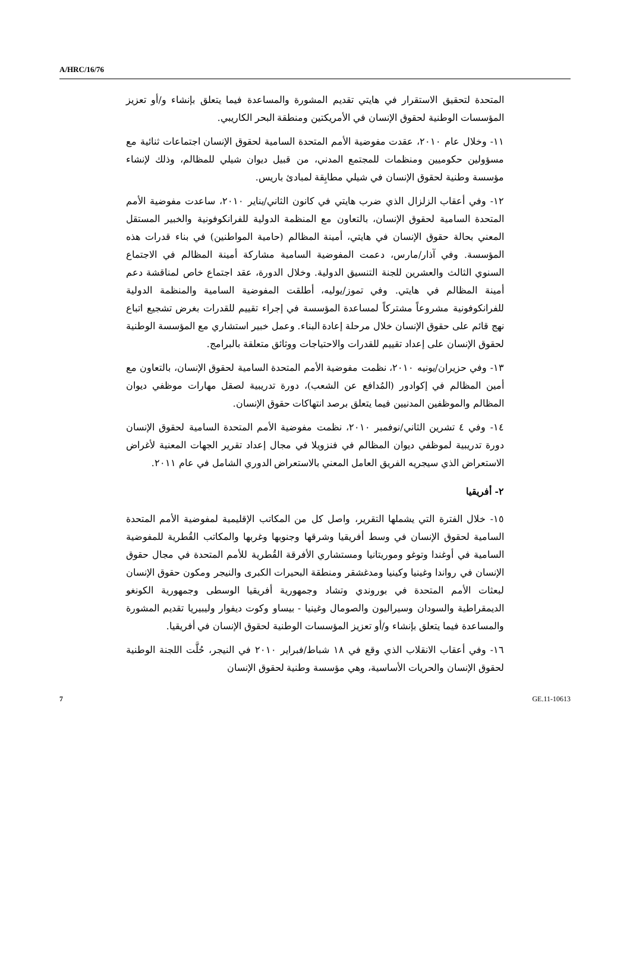A/HRC/16/76
المتحدة لتحقيق الاستقرار في هايتي تقديم المشورة والمساعدة فيما يتعلق بإنشاء و/أو تعزيز المؤسسات الوطنية لحقوق الإنسان في الأمريكتين ومنطقة البحر الكاريبي.
١١- وخلال عام ٢٠١٠، عقدت مفوضية الأمم المتحدة السامية لحقوق الإنسان اجتماعات ثنائية مع مسؤولين حكوميين ومنظمات للمجتمع المدني، من قبيل ديوان شيلي للمظالم، وذلك لإنشاء مؤسسة وطنية لحقوق الإنسان في شيلي مطابِقة لمبادئ باريس.
١٢- وفي أعقاب الزلزال الذي ضرب هايتي في كانون الثاني/يناير ٢٠١٠، ساعدت مفوضية الأمم المتحدة السامية لحقوق الإنسان، بالتعاون مع المنظمة الدولية للفرانكوفونية والخبير المستقل المعني بحالة حقوق الإنسان في هايتي، أمينة المظالم (حامية المواطنين) في بناء قدرات هذه المؤسسة. وفي آذار/مارس، دعمت المفوضية السامية مشاركة أمينة المظالم في الاجتماع السنوي الثالث والعشرين للجنة التنسيق الدولية. وخلال الدورة، عقد اجتماع خاص لمناقشة دعم أمينة المظالم في هايتي. وفي تموز/يوليه، أطلقت المفوضية السامية والمنظمة الدولية للفرانكوفونية مشروعاً مشتركاً لمساعدة المؤسسة في إجراء تقييم للقدرات بغرض تشجيع اتباع نهج قائم على حقوق الإنسان خلال مرحلة إعادة البناء. وعمل خبير استشاري مع المؤسسة الوطنية لحقوق الإنسان على إعداد تقييم للقدرات والاحتياجات ووثائق متعلقة بالبرامج.
١٣- وفي حزيران/يونيه ٢٠١٠، نظمت مفوضية الأمم المتحدة السامية لحقوق الإنسان، بالتعاون مع أمين المظالم في إكوادور (المُدافع عن الشعب)، دورة تدريبية لصقل مهارات موظفي ديوان المظالم والموظفين المدنيين فيما يتعلق برصد انتهاكات حقوق الإنسان.
١٤- وفي ٤ تشرين الثاني/نوفمبر ٢٠١٠، نظمت مفوضية الأمم المتحدة السامية لحقوق الإنسان دورة تدريبية لموظفي ديوان المظالم في فنزويلا في مجال إعداد تقرير الجهات المعنية لأغراض الاستعراض الذي سيجريه الفريق العامل المعني بالاستعراض الدوري الشامل في عام ٢٠١١.
٢- أفريقيا
١٥- خلال الفترة التي يشملها التقرير، واصل كل من المكاتب الإقليمية لمفوضية الأمم المتحدة السامية لحقوق الإنسان في وسط أفريقيا وشرقها وجنوبها وغربها والمكاتب القُطرية للمفوضية السامية في أوغندا وتوغو وموريتانيا ومستشاري الأفرقة القُطرية للأمم المتحدة في مجال حقوق الإنسان في رواندا وغينيا وكينيا ومدغشقر ومنطقة البحيرات الكبرى والنيجر ومكون حقوق الإنسان لبعثات الأمم المتحدة في بوروندي وتشاد وجمهورية أفريقيا الوسطى وجمهورية الكونغو الديمقراطية والسودان وسيراليون والصومال وغينيا - بيساو وكوت ديفوار وليبيريا تقديم المشورة والمساعدة فيما يتعلق بإنشاء و/أو تعزيز المؤسسات الوطنية لحقوق الإنسان في أفريقيا.
١٦- وفي أعقاب الانقلاب الذي وقع في ١٨ شباط/فبراير ٢٠١٠ في النيجر، حُلَّت اللجنة الوطنية لحقوق الإنسان والحريات الأساسية، وهي مؤسسة وطنية لحقوق الإنسان
7 GE.11-10613